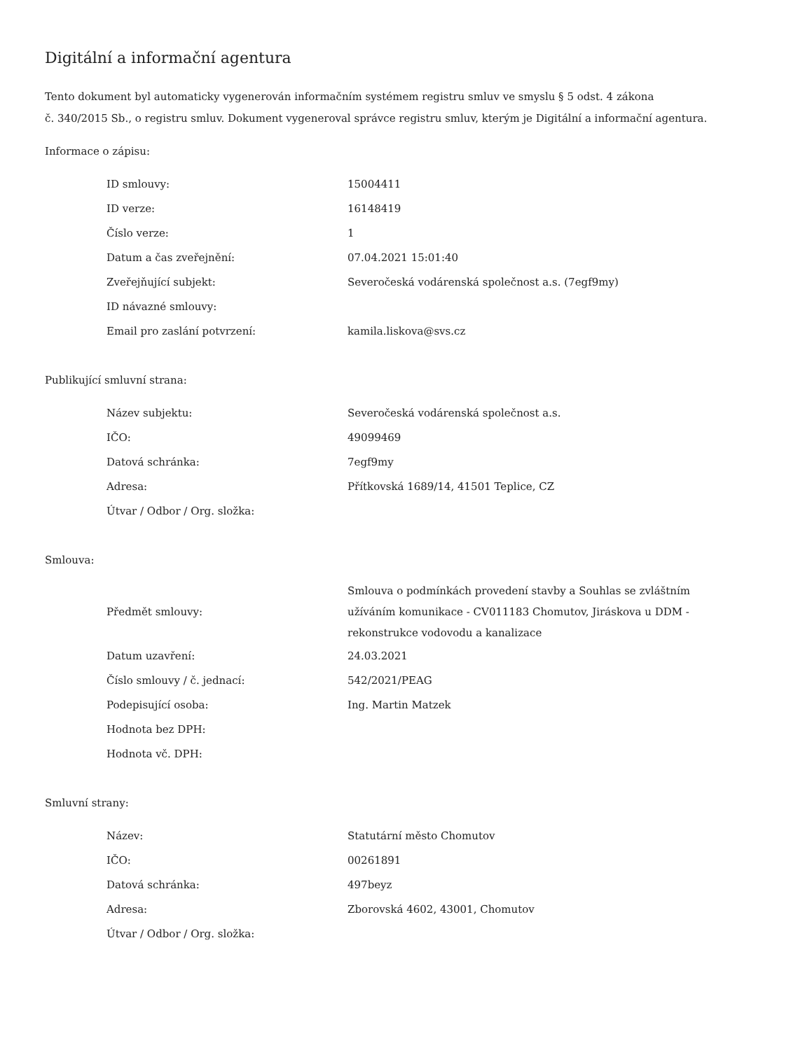Digitální a informační agentura
Tento dokument byl automaticky vygenerován informačním systémem registru smluv ve smyslu § 5 odst. 4 zákona
č. 340/2015 Sb., o registru smluv. Dokument vygeneroval správce registru smluv, kterým je Digitální a informační agentura.
Informace o zápisu:
| ID smlouvy: | 15004411 |
| ID verze: | 16148419 |
| Číslo verze: | 1 |
| Datum a čas zveřejnění: | 07.04.2021 15:01:40 |
| Zveřejňující subjekt: | Severočeská vodárenská společnost a.s. (7egf9my) |
| ID návazné smlouvy: | |
| Email pro zaslání potvrzení: | kamila.liskova@svs.cz |
Publikující smluvní strana:
| Název subjektu: | Severočeská vodárenská společnost a.s. |
| IČO: | 49099469 |
| Datová schránka: | 7egf9my |
| Adresa: | Přítkovská 1689/14, 41501 Teplice, CZ |
| Útvar / Odbor / Org. složka: | |
Smlouva:
| Předmět smlouvy: | Smlouva o podmínkách provedení stavby a Souhlas se zvláštním užíváním komunikace - CV011183 Chomutov, Jiráskova u DDM - rekonstrukce vodovodu a kanalizace |
| Datum uzavření: | 24.03.2021 |
| Číslo smlouvy / č. jednací: | 542/2021/PEAG |
| Podepisující osoba: | Ing. Martin Matzek |
| Hodnota bez DPH: | |
| Hodnota vč. DPH: | |
Smluvní strany:
| Název: | Statutární město Chomutov |
| IČO: | 00261891 |
| Datová schránka: | 497beyz |
| Adresa: | Zborovská 4602, 43001, Chomutov |
| Útvar / Odbor / Org. složka: | |